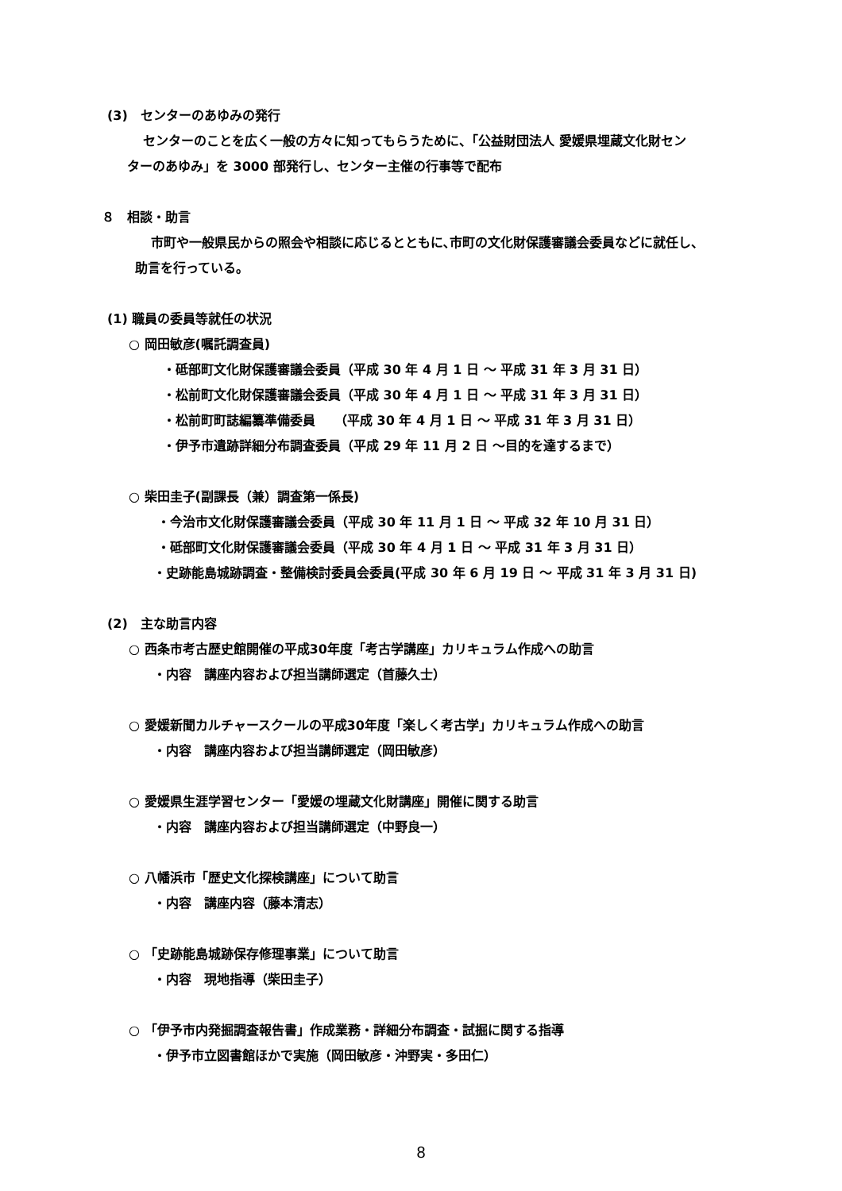(3)　センターのあゆみの発行
センターのことを広く一般の方々に知ってもらうために、「公益財団法人 愛媛県埋蔵文化財セン
ターのあゆみ」を 3000 部発行し、センター主催の行事等で配布
８　相談・助言
市町や一般県民からの照会や相談に応じるとともに､市町の文化財保護審議会委員などに就任し、
助言を行っている。
(1) 職員の委員等就任の状況
○ 岡田敏彦(嘱託調査員)
・砥部町文化財保護審議会委員（平成 30 年 4 月 1 日 ～ 平成 31 年 3 月 31 日）
・松前町文化財保護審議会委員（平成 30 年 4 月 1 日 ～ 平成 31 年 3 月 31 日）
・松前町町誌編纂準備委員　　（平成 30 年 4 月 1 日 ～ 平成 31 年 3 月 31 日）
・伊予市遺跡詳細分布調査委員（平成 29 年 11 月 2 日 ～目的を達するまで）
○ 柴田圭子(副課長（兼）調査第一係長)
・今治市文化財保護審議会委員（平成 30 年 11 月 1 日 ～ 平成 32 年 10 月 31 日）
・砥部町文化財保護審議会委員（平成 30 年 4 月 1 日 ～ 平成 31 年 3 月 31 日）
・史跡能島城跡調査・整備検討委員会委員(平成 30 年 6 月 19 日 ～ 平成 31 年 3 月 31 日)
(2)　主な助言内容
○ 西条市考古歴史館開催の平成30年度「考古学講座」カリキュラム作成への助言
・内容　講座内容および担当講師選定（首藤久士）
○ 愛媛新聞カルチャースクールの平成30年度「楽しく考古学」カリキュラム作成への助言
・内容　講座内容および担当講師選定（岡田敏彦）
○ 愛媛県生涯学習センター「愛媛の埋蔵文化財講座」開催に関する助言
・内容　講座内容および担当講師選定（中野良一）
○ 八幡浜市「歴史文化探検講座」について助言
・内容　講座内容（藤本清志）
○ 「史跡能島城跡保存修理事業」について助言
・内容　現地指導（柴田圭子）
○ 「伊予市内発掘調査報告書」作成業務・詳細分布調査・試掘に関する指導
・伊予市立図書館ほかで実施（岡田敏彦・沖野実・多田仁）
8